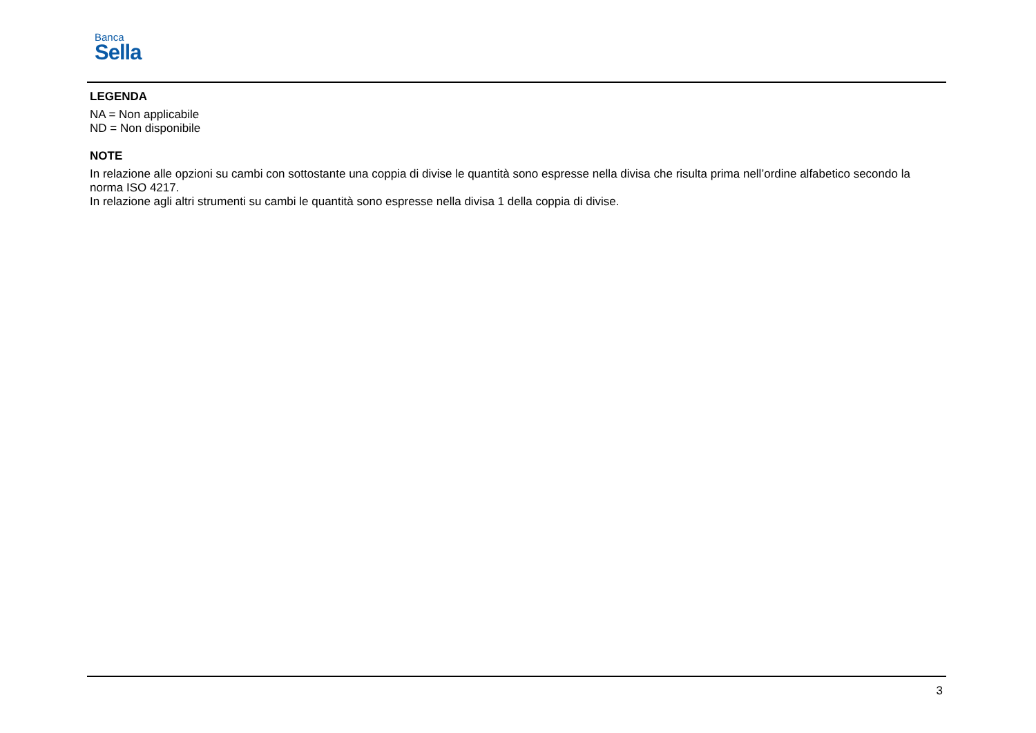Banca
Sella
LEGENDA
NA = Non applicabile
ND = Non disponibile
NOTE
In relazione alle opzioni su cambi con sottostante una coppia di divise le quantità sono espresse nella divisa che risulta prima nell’ordine alfabetico secondo la norma ISO 4217.
In relazione agli altri strumenti su cambi le quantità sono espresse nella divisa 1 della coppia di divise.
3